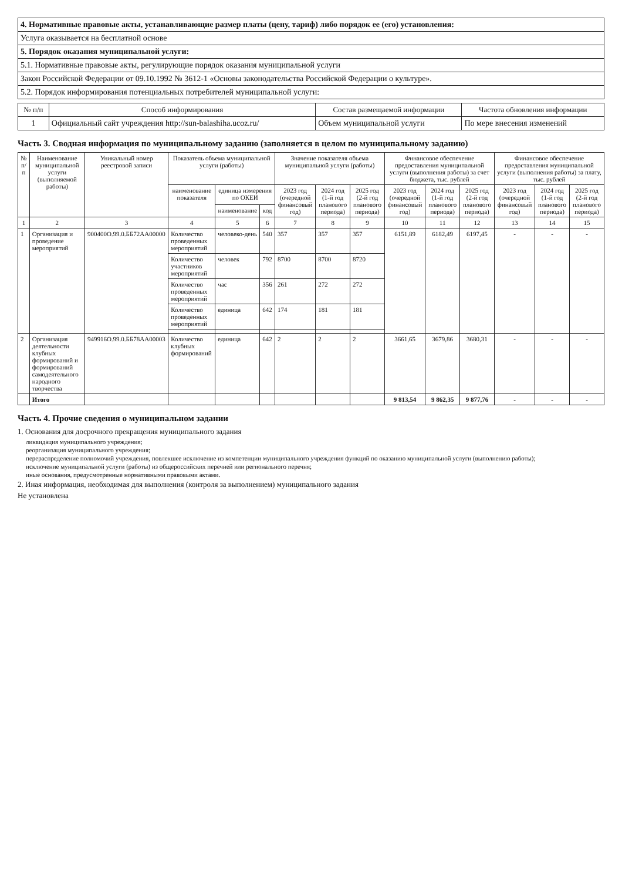| 4. Нормативные правовые акты, устанавливающие размер платы (цену, тариф) либо порядок ее (его) установления: |
| Услуга оказывается на бесплатной основе |
| 5. Порядок оказания муниципальной услуги: |
| 5.1. Нормативные правовые акты, регулирующие порядок оказания муниципальной услуги |
| Закон Российской Федерации от 09.10.1992 № 3612-1 «Основы законодательства Российской Федерации о культуре». |
| 5.2. Порядок информирования потенциальных потребителей муниципальной услуги: |
| № п/п | Способ информирования | Состав размещаемой информации | Частота обновления информации |
| --- | --- | --- | --- |
| 1 | Официальный сайт учреждения http://sun-balashiha.ucoz.ru/ | Объем муниципальной услуги | По мере внесения изменений |
Часть 3. Сводная информация по муниципальному заданию (заполняется в целом по муниципальному заданию)
| № п/п | Наименование муниципальной услуги (выполняемой работы) | Уникальный номер реестровой записи | Показатель объема муниципальной услуги (работы) | | | Значение показателя объема муниципальной услуги (работы) | | | Финансовое обеспечение предоставления муниципальной услуги (выполнения работы) за счет бюджета, тыс. рублей | | | Финансовое обеспечение предоставления муниципальной услуги (выполнения работы) за плату, тыс. рублей | | |
| --- | --- | --- | --- | --- | --- | --- | --- | --- | --- | --- | --- | --- | --- | --- |
| | | | наименование показателя | единица измерения по ОКЕИ | | 2023 год (очередной финансовый год) | 2024 год (1-й год планового периода) | 2025 год (2-й год планового периода) | 2023 год (очередной финансовый год) | 2024 год (1-й год планового периода) | 2025 год (2-й год планового периода) | 2023 год (очередной финансовый год) | 2024 год (1-й год планового периода) | 2025 год (2-й год планового периода) |
| | | | | наименование | код | | | | | | | | | |
| 1 | 2 | 3 | 4 | 5 | 6 | 7 | 8 | 9 | 10 | 11 | 12 | 13 | 14 | 15 |
| 1 | Организация и проведение мероприятий | 900400О.99.0.ББ72АА00000 | Количество проведенных мероприятий | человеко-день | 540 | 357 | 357 | 357 | 6151,89 | 6182,49 | 6197,45 | - | - | - |
| | | | Количество участников мероприятий | человек | 792 | 8700 | 8700 | 8720 | | | | | | |
| | | | Количество проведенных мероприятий | час | 356 | 261 | 272 | 272 | | | | | | |
| | | | Количество проведенных мероприятий | единица | 642 | 174 | 181 | 181 | | | | | | |
| 2 | Организация деятельности клубных формирований и формирований самодеятельного народного творчества | 949916О.99.0.ББ78АА00003 | Количество клубных формирований | единица | 642 | 2 | 2 | 2 | 3661,65 | 3679,86 | 3680,31 | - | - | - |
| | Итого | | | | | | | | 9 813,54 | 9 862,35 | 9 877,76 | - | - | - |
Часть 4. Прочие сведения о муниципальном задании
1. Основания для досрочного прекращения муниципального задания
ликвидация муниципального учреждения;
реорганизация муниципального учреждения;
перераспределение полномочий учреждения, повлекшее исключение из компетенции муниципального учреждения функций по оказанию муниципальной услуги (выполнению работы);
исключение муниципальной услуги (работы) из общероссийских перечней или регионального перечня;
иные основания, предусмотренные нормативными правовыми актами.
2. Иная информация, необходимая для выполнения (контроля за выполнением) муниципального задания
Не установлена